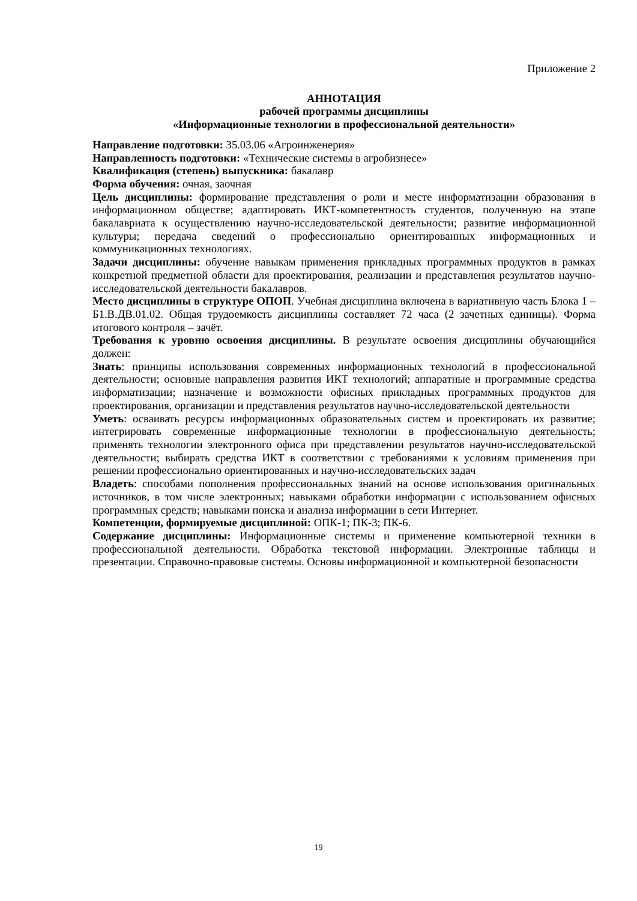Приложение 2
АННОТАЦИЯ
рабочей программы дисциплины
«Информационные технологии в профессиональной деятельности»
Направление подготовки: 35.03.06 «Агроинженерия»
Направленность подготовки: «Технические системы в агробизнесе»
Квалификация (степень) выпускника: бакалавр
Форма обучения: очная, заочная
Цель дисциплины: формирование представления о роли и месте информатизации образования в информационном обществе; адаптировать ИКТ-компетентность студентов, полученную на этапе бакалавриата к осуществлению научно-исследовательской деятельности; развитие информационной культуры; передача сведений о профессионально ориентированных информационных и коммуникационных технологиях.
Задачи дисциплины: обучение навыкам применения прикладных программных продуктов в рамках конкретной предметной области для проектирования, реализации и представления результатов научно-исследовательской деятельности бакалавров.
Место дисциплины в структуре ОПОП. Учебная дисциплина включена в вариативную часть Блока 1 – Б1.В.ДВ.01.02. Общая трудоемкость дисциплины составляет 72 часа (2 зачетных единицы). Форма итогового контроля – зачёт.
Требования к уровню освоения дисциплины. В результате освоения дисциплины обучающийся должен:
Знать: принципы использования современных информационных технологий в профессиональной деятельности; основные направления развития ИКТ технологий; аппаратные и программные средства информатизации; назначение и возможности офисных прикладных программных продуктов для проектирования, организации и представления результатов научно-исследовательской деятельности
Уметь: осваивать ресурсы информационных образовательных систем и проектировать их развитие; интегрировать современные информационные технологии в профессиональную деятельность; применять технологии электронного офиса при представлении результатов научно-исследовательской деятельности; выбирать средства ИКТ в соответствии с требованиями к условиям применения при решении профессионально ориентированных и научно-исследовательских задач
Владеть: способами пополнения профессиональных знаний на основе использования оригинальных источников, в том числе электронных; навыками обработки информации с использованием офисных программных средств; навыками поиска и анализа информации в сети Интернет.
Компетенции, формируемые дисциплиной: ОПК-1; ПК-3; ПК-6.
Содержание дисциплины: Информационные системы и применение компьютерной техники в профессиональной деятельности. Обработка текстовой информации. Электронные таблицы и презентации. Справочно-правовые системы. Основы информационной и компьютерной безопасности
19